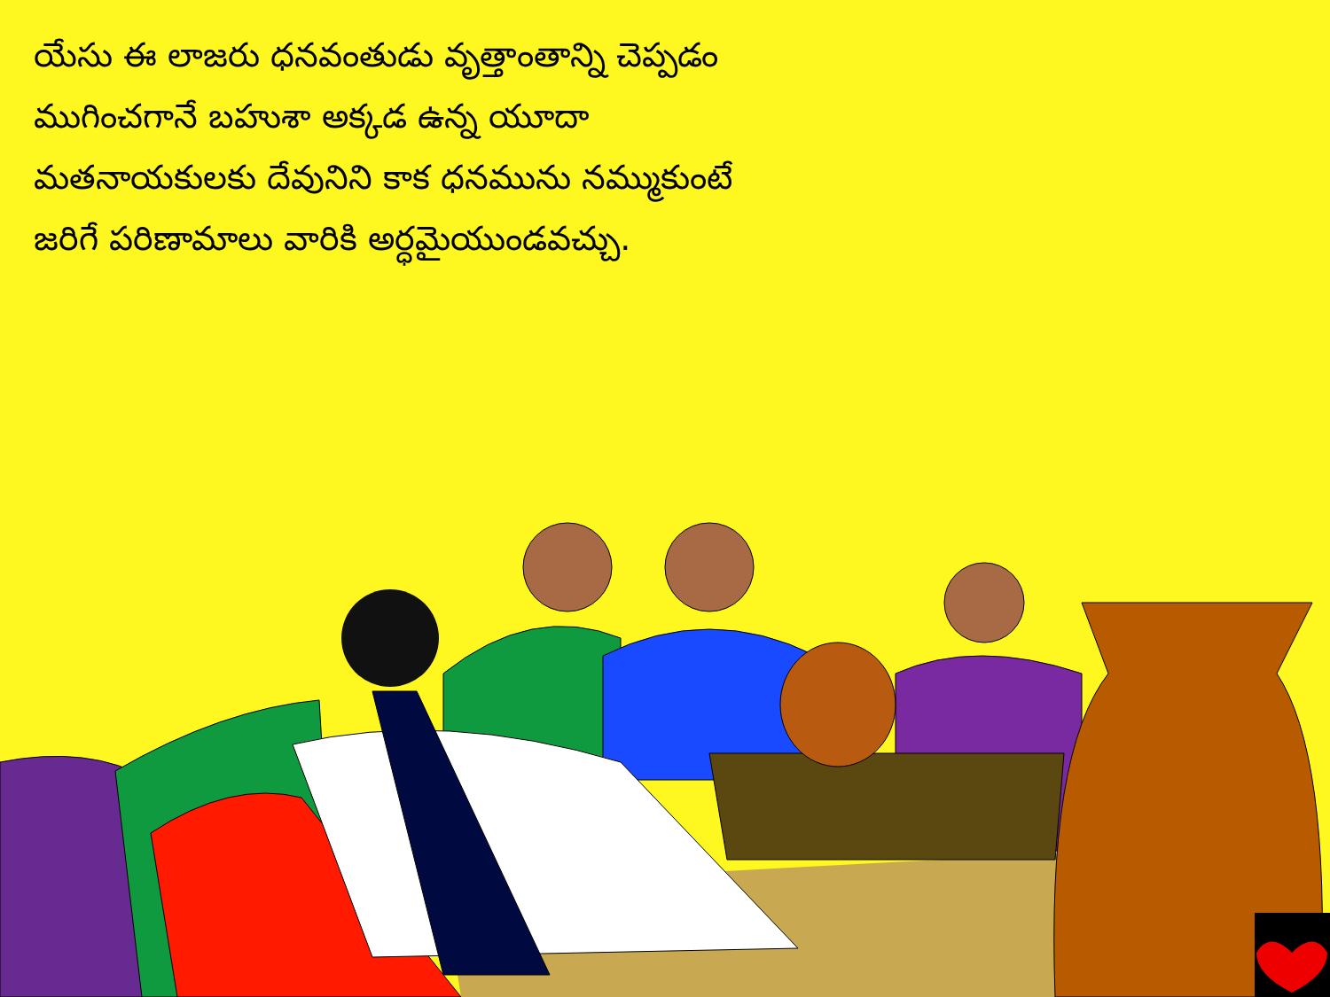యేసు ఈ లాజరు ధనవంతుడు వృత్తాంతాన్ని చెప్పడం ముగించగానే బహుశా అక్కడ ఉన్న యూదా మతనాయకులకు దేవునిని కాక ధనమును నమ్ముకుంటే జరిగే పరిణామాలు వారికి అర్ధమైయుండవచ్చు.